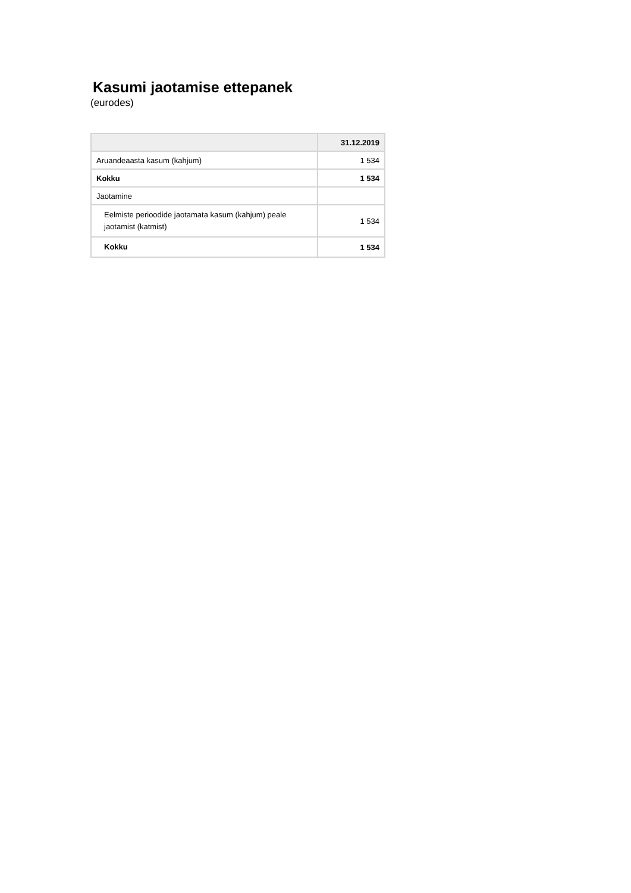Kasumi jaotamise ettepanek
(eurodes)
| | 31.12.2019 |
| --- | --- |
| Aruandeaasta kasum (kahjum) | 1 534 |
| Kokku | 1 534 |
| Jaotamine | |
| Eelmiste perioodide jaotamata kasum (kahjum) peale jaotamist (katmist) | 1 534 |
| Kokku | 1 534 |